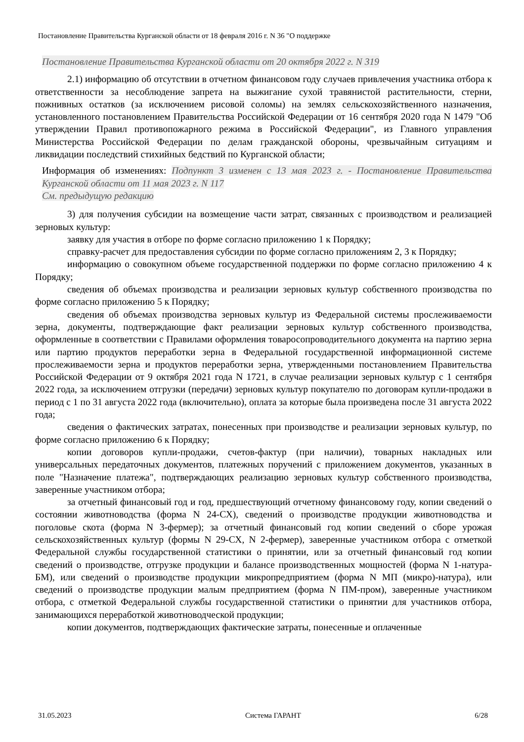Постановление Правительства Курганской области от 18 февраля 2016 г. N 36 "О поддержке
Постановление Правительства Курганской области от 20 октября 2022 г. N 319
2.1) информацию об отсутствии в отчетном финансовом году случаев привлечения участника отбора к ответственности за несоблюдение запрета на выжигание сухой травянистой растительности, стерни, пожнивных остатков (за исключением рисовой соломы) на землях сельскохозяйственного назначения, установленного постановлением Правительства Российской Федерации от 16 сентября 2020 года N 1479 "Об утверждении Правил противопожарного режима в Российской Федерации", из Главного управления Министерства Российской Федерации по делам гражданской обороны, чрезвычайным ситуациям и ликвидации последствий стихийных бедствий по Курганской области;
Информация об изменениях: Подпункт 3 изменен с 13 мая 2023 г. - Постановление Правительства Курганской области от 11 мая 2023 г. N 117
См. предыдущую редакцию
3) для получения субсидии на возмещение части затрат, связанных с производством и реализацией зерновых культур:
заявку для участия в отборе по форме согласно приложению 1 к Порядку;
справку-расчет для предоставления субсидии по форме согласно приложениям 2, 3 к Порядку;
информацию о совокупном объеме государственной поддержки по форме согласно приложению 4 к Порядку;
сведения об объемах производства и реализации зерновых культур собственного производства по форме согласно приложению 5 к Порядку;
сведения об объемах производства зерновых культур из Федеральной системы прослеживаемости зерна, документы, подтверждающие факт реализации зерновых культур собственного производства, оформленные в соответствии с Правилами оформления товаросопроводительного документа на партию зерна или партию продуктов переработки зерна в Федеральной государственной информационной системе прослеживаемости зерна и продуктов переработки зерна, утвержденными постановлением Правительства Российской Федерации от 9 октября 2021 года N 1721, в случае реализации зерновых культур с 1 сентября 2022 года, за исключением отгрузки (передачи) зерновых культур покупателю по договорам купли-продажи в период с 1 по 31 августа 2022 года (включительно), оплата за которые была произведена после 31 августа 2022 года;
сведения о фактических затратах, понесенных при производстве и реализации зерновых культур, по форме согласно приложению 6 к Порядку;
копии договоров купли-продажи, счетов-фактур (при наличии), товарных накладных или универсальных передаточных документов, платежных поручений с приложением документов, указанных в поле "Назначение платежа", подтверждающих реализацию зерновых культур собственного производства, заверенные участником отбора;
за отчетный финансовый год и год, предшествующий отчетному финансовому году, копии сведений о состоянии животноводства (форма N 24-СХ), сведений о производстве продукции животноводства и поголовье скота (форма N 3-фермер); за отчетный финансовый год копии сведений о сборе урожая сельскохозяйственных культур (формы N 29-СХ, N 2-фермер), заверенные участником отбора с отметкой Федеральной службы государственной статистики о принятии, или за отчетный финансовый год копии сведений о производстве, отгрузке продукции и балансе производственных мощностей (форма N 1-натура-БМ), или сведений о производстве продукции микропредприятием (форма N МП (микро)-натура), или сведений о производстве продукции малым предприятием (форма N ПМ-пром), заверенные участником отбора, с отметкой Федеральной службы государственной статистики о принятии для участников отбора, занимающихся переработкой животноводческой продукции;
копии документов, подтверждающих фактические затраты, понесенные и оплаченные
31.05.2023 Система ГАРАНТ 6/28